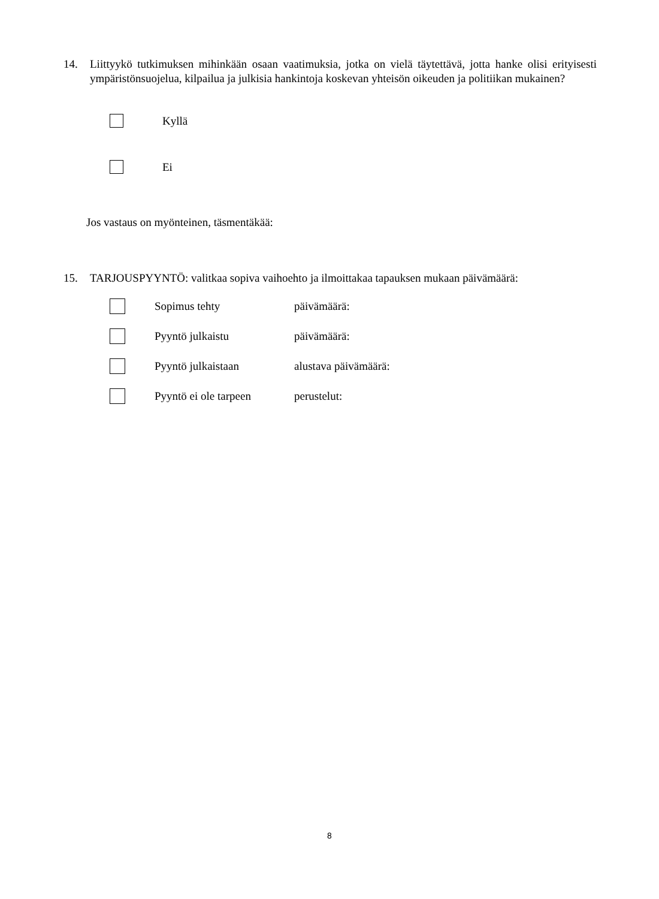14. Liittyykö tutkimuksen mihinkään osaan vaatimuksia, jotka on vielä täytettävä, jotta hanke olisi erityisesti ympäristönsuojelua, kilpailua ja julkisia hankintoja koskevan yhteisön oikeuden ja politiikan mukainen?
Kyllä
Ei
Jos vastaus on myönteinen, täsmentäkää:
15. TARJOUSPYYNTÖ: valitkaa sopiva vaihoehto ja ilmoittakaa tapauksen mukaan päivämäärä:
Sopimus tehty päivämäärä:
Pyyntö julkaistu päivämäärä:
Pyyntö julkaistaan alustava päivämäärä:
Pyyntö ei ole tarpeen perustelut:
8